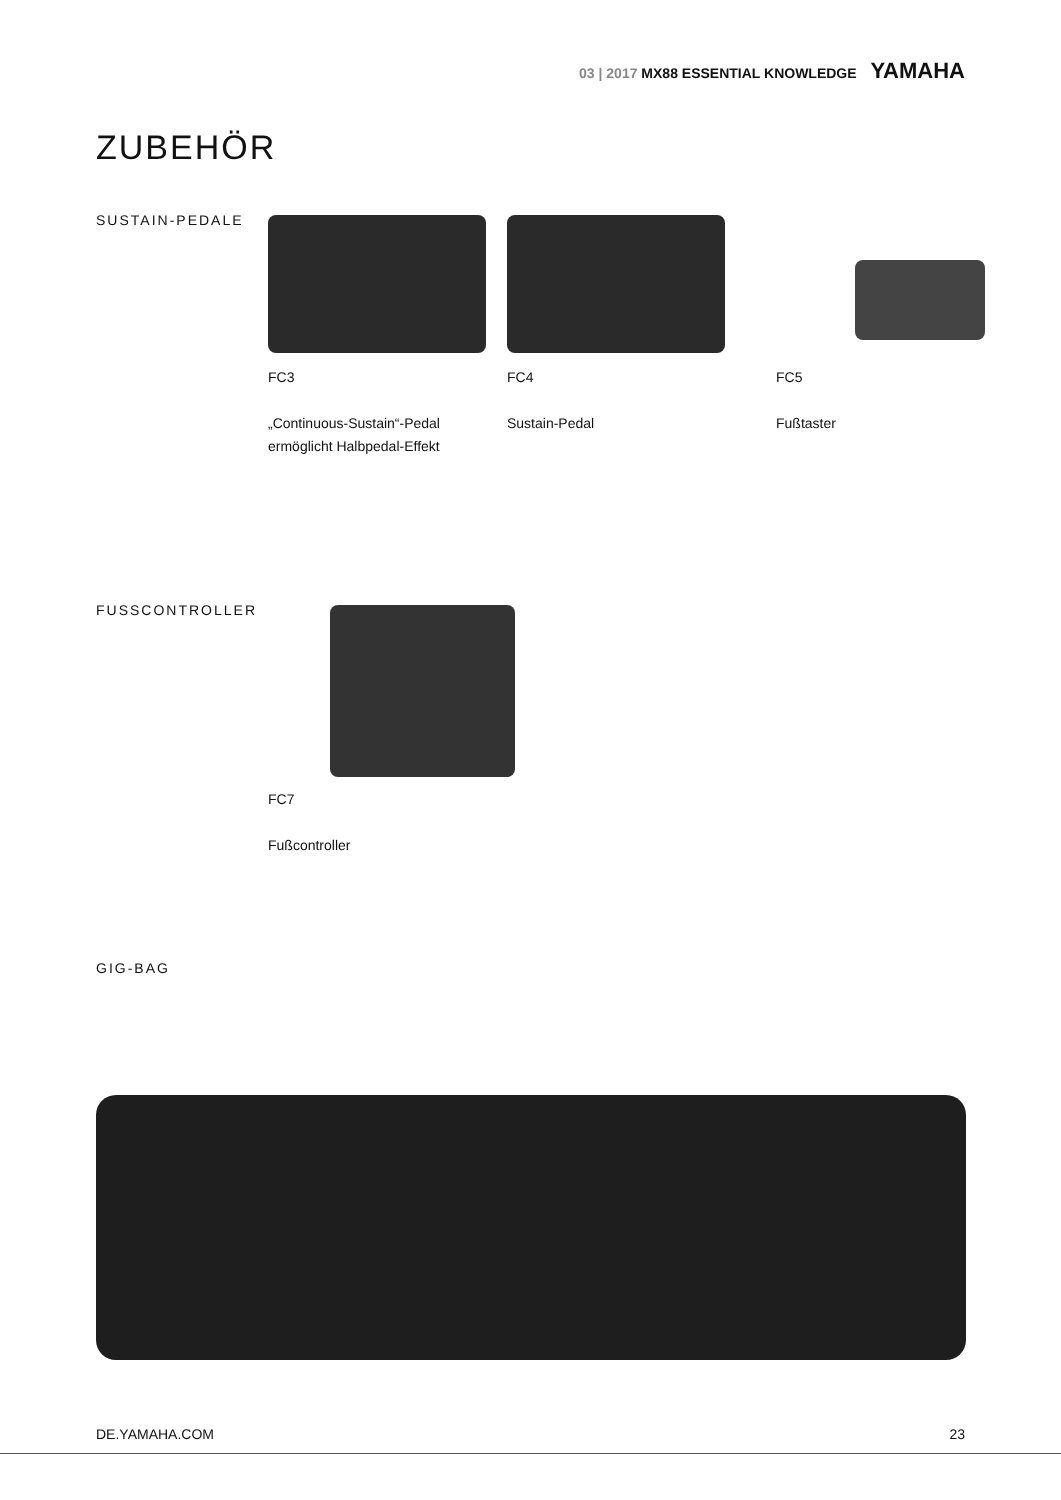03 | 2017 MX88 ESSENTIAL KNOWLEDGE YAMAHA
ZUBEHÖR
SUSTAIN-PEDALE
FC3
„Continuous-Sustain“-Pedal
ermöglicht Halbpedal-Effekt
FC4
Sustain-Pedal
FC5
Fußtaster
FUSSCONTROLLER
FC7
Fußcontroller
GIG-BAG
DE.YAMAHA.COM 23